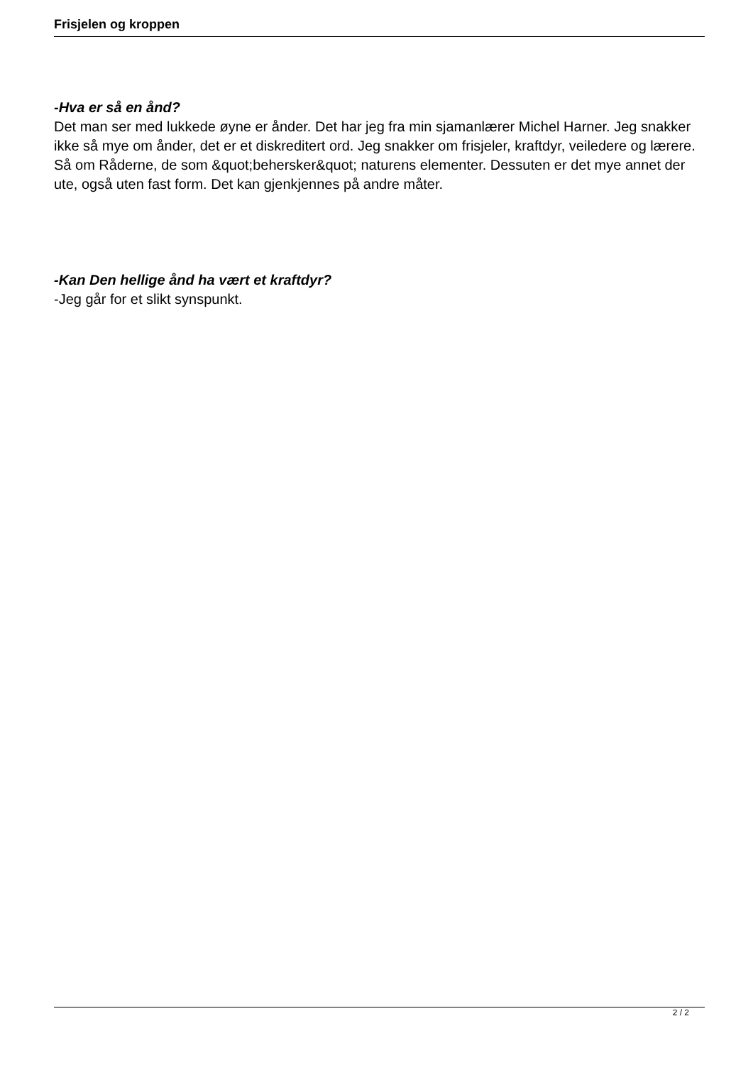Frisjelen og kroppen
-Hva er så en ånd?
Det man ser med lukkede øyne er ånder. Det har jeg fra min sjamanlærer Michel Harner. Jeg snakker ikke så mye om ånder, det er et diskreditert ord. Jeg snakker om frisjeler, kraftdyr, veiledere og lærere. Så om Råderne, de som &quot;behersker&quot; naturens elementer. Dessuten er det mye annet der ute, også uten fast form. Det kan gjenkjennes på andre måter.
-Kan Den hellige ånd ha vært et kraftdyr?
-Jeg går for et slikt synspunkt.
2 / 2